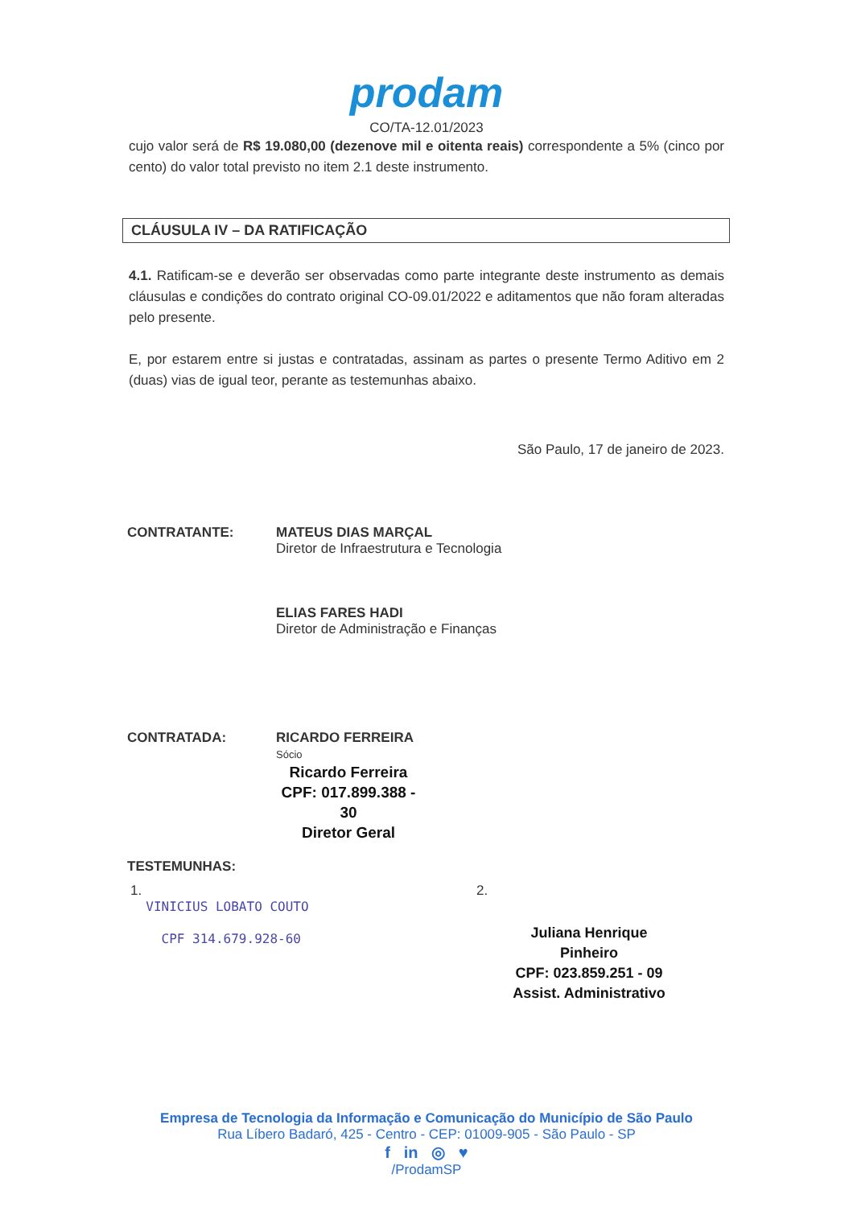prodam
CO/TA-12.01/2023
cujo valor será de R$ 19.080,00 (dezenove mil e oitenta reais) correspondente a 5% (cinco por cento) do valor total previsto no item 2.1 deste instrumento.
CLÁUSULA IV – DA RATIFICAÇÃO
4.1. Ratificam-se e deverão ser observadas como parte integrante deste instrumento as demais cláusulas e condições do contrato original CO-09.01/2022 e aditamentos que não foram alteradas pelo presente.
E, por estarem entre si justas e contratadas, assinam as partes o presente Termo Aditivo em 2 (duas) vias de igual teor, perante as testemunhas abaixo.
São Paulo, 17 de janeiro de 2023.
CONTRATANTE: MATEUS DIAS MARÇAL
Diretor de Infraestrutura e Tecnologia
ELIAS FARES HADI
Diretor de Administração e Finanças
CONTRATADA: RICARDO FERREIRA
Sócio
Ricardo Ferreira
CPF: 017.899.388 - 30
Diretor Geral
TESTEMUNHAS:
1.
VINICIUS LOBATO COUTO
CPF 314.679.928-60
2.
Juliana Henrique Pinheiro
CPF: 023.859.251 - 09
Assist. Administrativo
Empresa de Tecnologia da Informação e Comunicação do Município de São Paulo
Rua Líbero Badaró, 425 - Centro - CEP: 01009-905 - São Paulo - SP
f in ◎ ♥
/ProdamSP